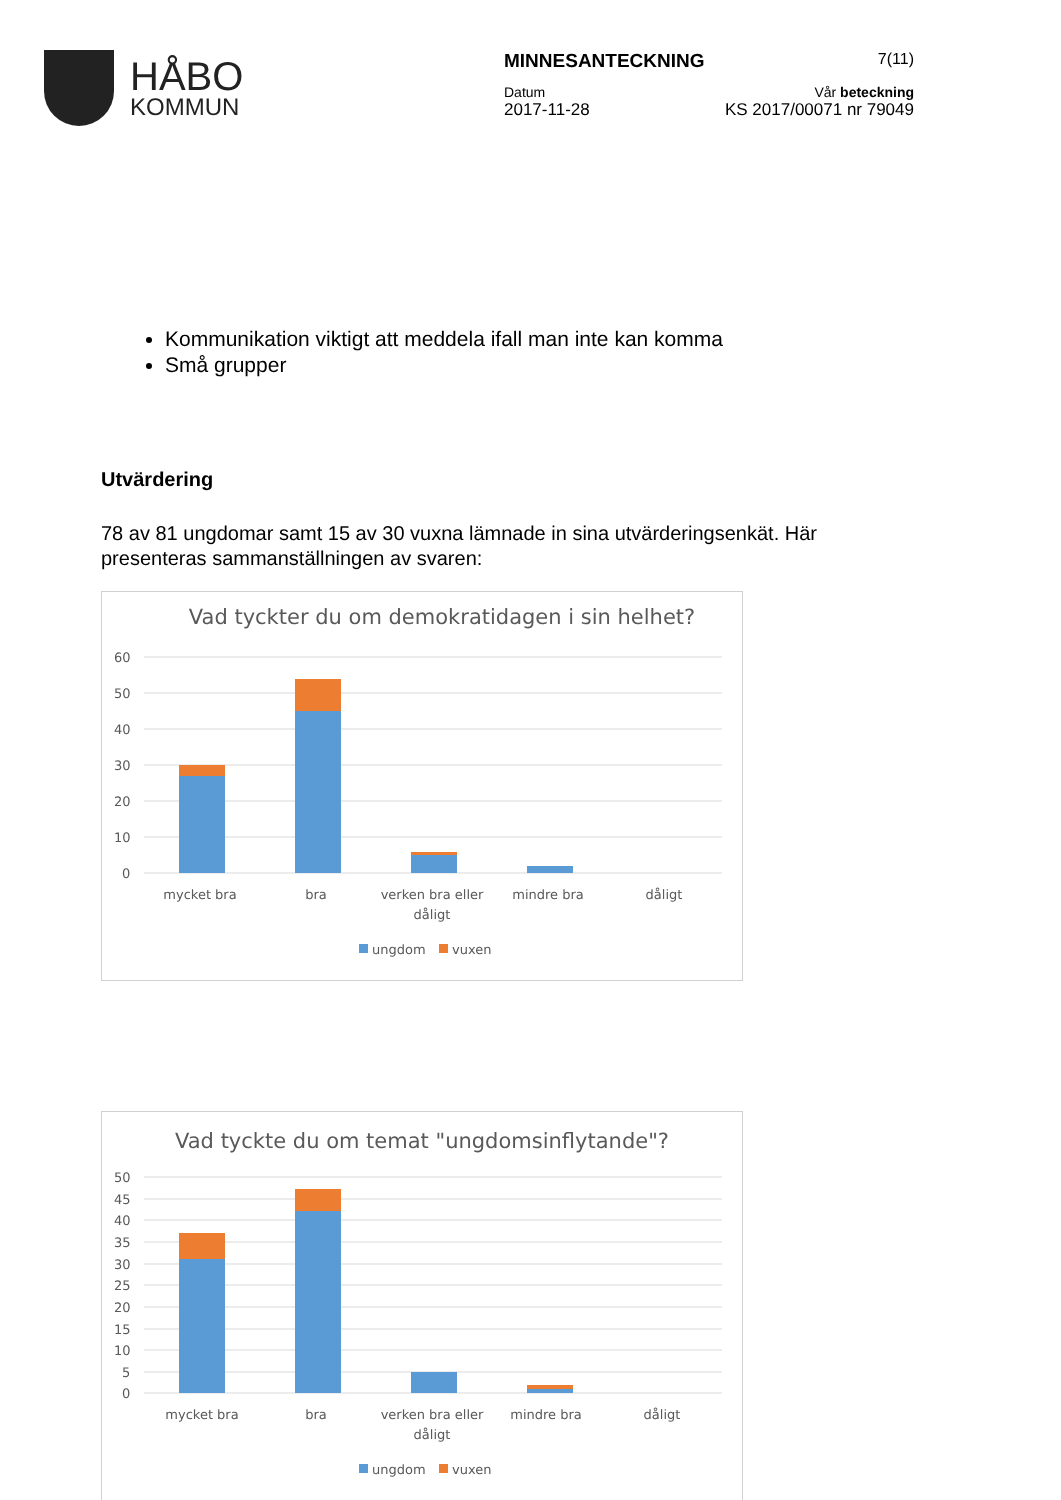HÅBO
KOMMUN
MINNESANTECKNING 7(11)
Datum Vår beteckning
2017-11-28 KS 2017/00071 nr 79049
Kommunikation viktigt att meddela ifall man inte kan komma
Små grupper
Utvärdering
78 av 81 ungdomar samt 15 av 30 vuxna lämnade in sina utvärderingsenkät. Här presenteras sammanställningen av svaren:
Vad tyckter du om demokratidagen i sin helhet?
60
50
40
30
20
10
0
mycket bra
bra
verken bra eller
dåligt
mindre bra
dåligt
ungdom
vuxen
Vad tyckte du om temat "ungdomsinflytande"?
50
45
40
35
30
25
20
15
10
5
0
mycket bra
bra
verken bra eller
dåligt
mindre bra
dåligt
ungdom
vuxen